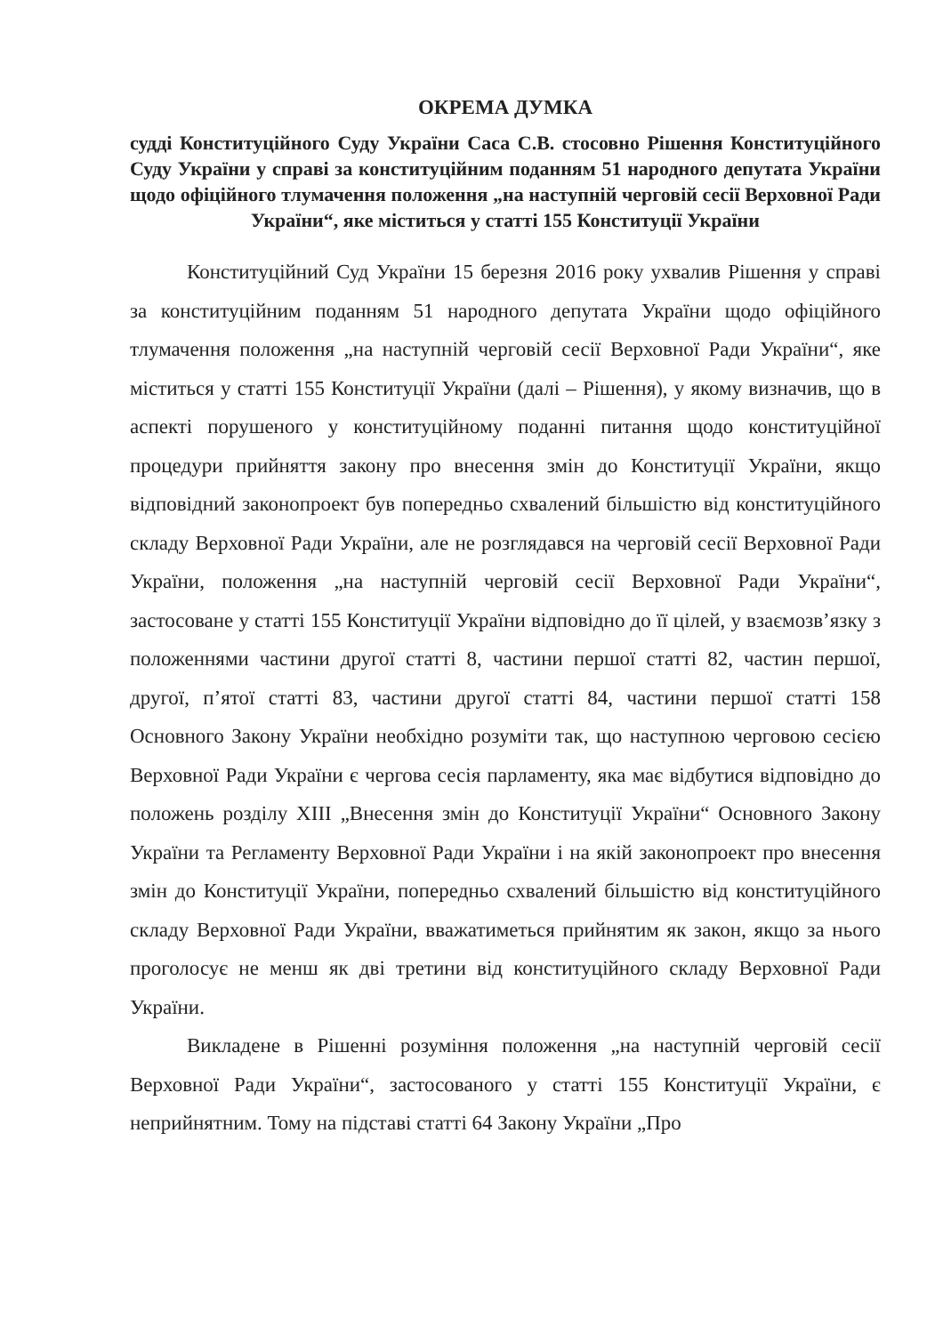ОКРЕМА ДУМКА
судді Конституційного Суду України Саса С.В. стосовно Рішення Конституційного Суду України у справі за конституційним поданням 51 народного депутата України щодо офіційного тлумачення положення „на наступній черговій сесії Верховної Ради України“, яке міститься у статті 155 Конституції України
Конституційний Суд України 15 березня 2016 року ухвалив Рішення у справі за конституційним поданням 51 народного депутата України щодо офіційного тлумачення положення „на наступній черговій сесії Верховної Ради України“, яке міститься у статті 155 Конституції України (далі – Рішення), у якому визначив, що в аспекті порушеного у конституційному поданні питання щодо конституційної процедури прийняття закону про внесення змін до Конституції України, якщо відповідний законопроект був попередньо схвалений більшістю від конституційного складу Верховної Ради України, але не розглядався на черговій сесії Верховної Ради України, положення „на наступній черговій сесії Верховної Ради України“, застосоване у статті 155 Конституції України відповідно до її цілей, у взаємозв’язку з положеннями частини другої статті 8, частини першої статті 82, частин першої, другої, п’ятої статті 83, частини другої статті 84, частини першої статті 158 Основного Закону України необхідно розуміти так, що наступною черговою сесією Верховної Ради України є чергова сесія парламенту, яка має відбутися відповідно до положень розділу XIII „Внесення змін до Конституції України“ Основного Закону України та Регламенту Верховної Ради України і на якій законопроект про внесення змін до Конституції України, попередньо схвалений більшістю від конституційного складу Верховної Ради України, вважатиметься прийнятим як закон, якщо за нього проголосує не менш як дві третини від конституційного складу Верховної Ради України.
Викладене в Рішенні розуміння положення „на наступній черговій сесії Верховної Ради України“, застосованого у статті 155 Конституції України, є неприйнятним. Тому на підставі статті 64 Закону України „Про